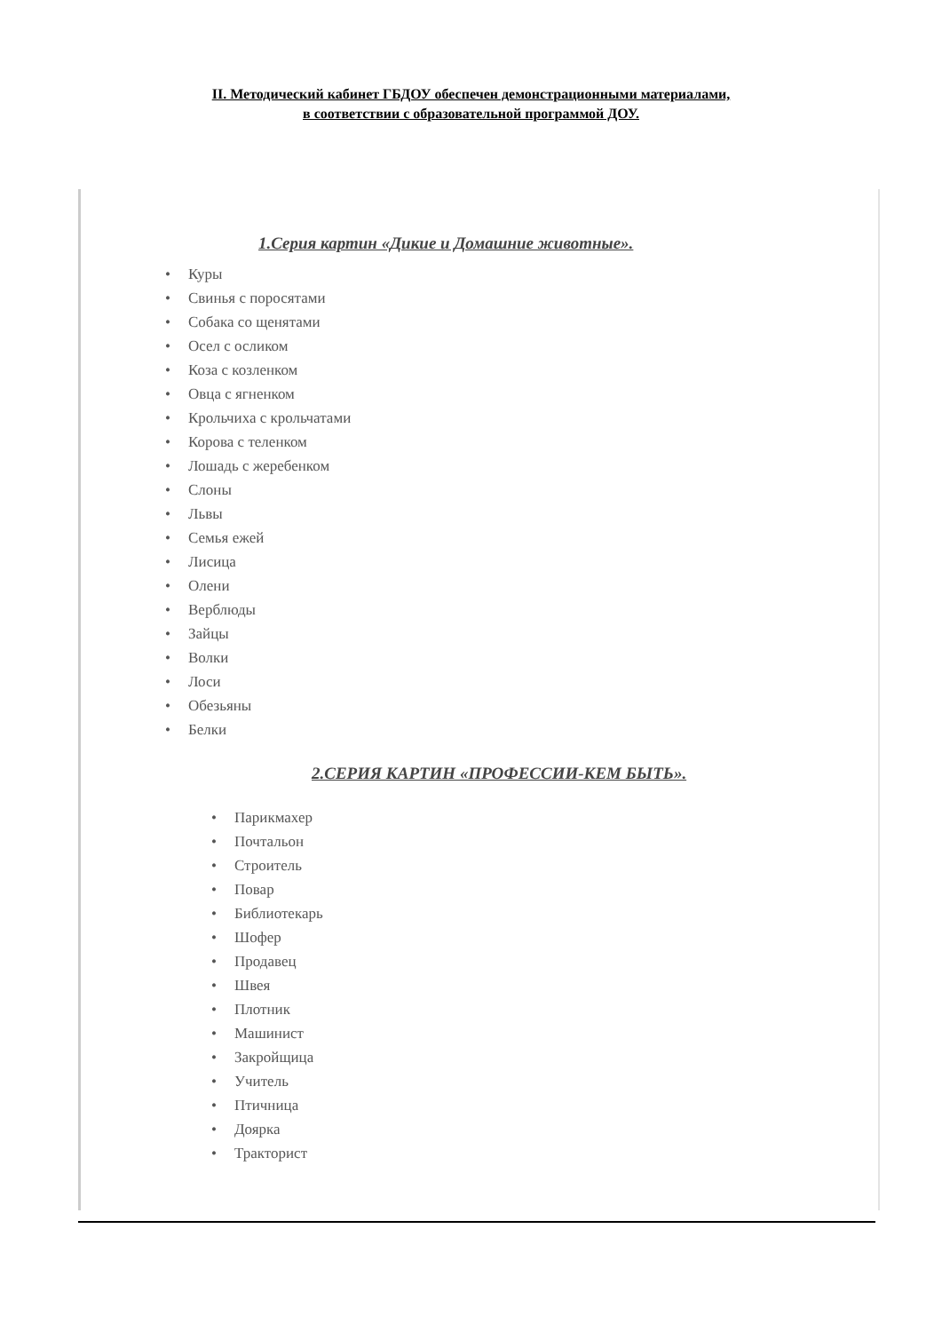II. Методический кабинет ГБДОУ обеспечен демонстрационными материалами,
в соответствии с образовательной программой ДОУ.
1.Серия картин «Дикие и Домашние животные».
• Куры
• Свинья с поросятами
• Собака со щенятами
• Осел с осликом
• Коза с козленком
• Овца с ягненком
• Крольчиха с крольчатами
• Корова с теленком
• Лошадь с жеребенком
• Слоны
• Львы
• Семья ежей
• Лисица
• Олени
• Верблюды
• Зайцы
• Волки
• Лоси
• Обезьяны
• Белки
2.СЕРИЯ КАРТИН «ПРОФЕССИИ-КЕМ БЫТЬ».
• Парикмахер
• Почтальон
• Строитель
• Повар
• Библиотекарь
• Шофер
• Продавец
• Швея
• Плотник
• Машинист
• Закройщица
• Учитель
• Птичница
• Доярка
• Тракторист